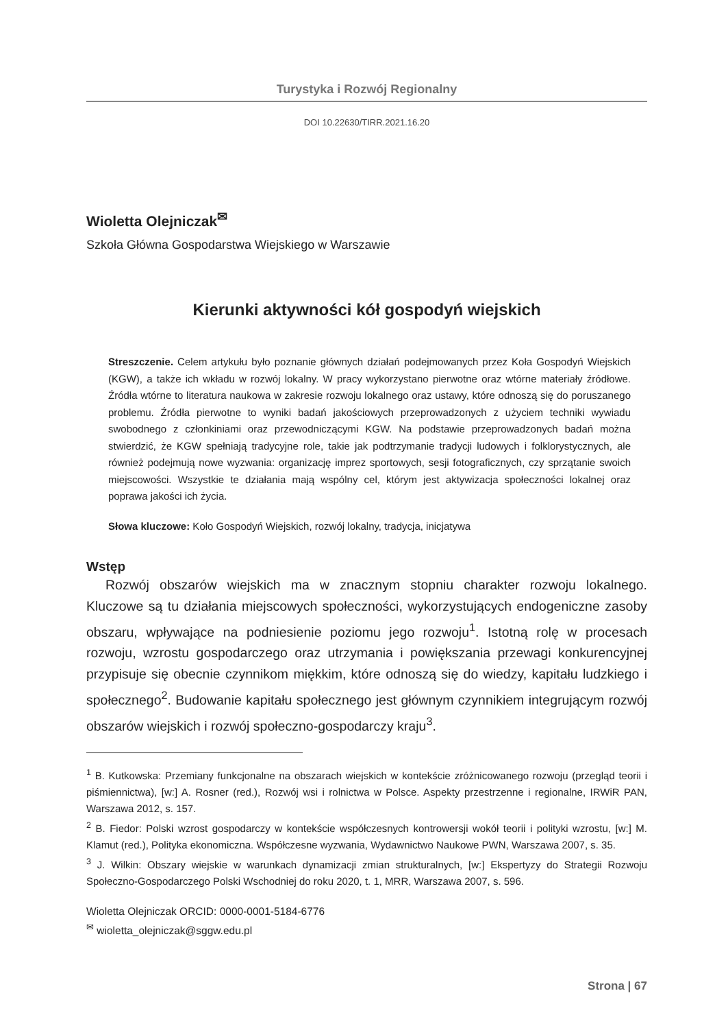Turystyka i Rozwój Regionalny
DOI 10.22630/TIRR.2021.16.20
Wioletta Olejniczak<sup>✉</sup>
Szkoła Główna Gospodarstwa Wiejskiego w Warszawie
Kierunki aktywności kół gospodyń wiejskich
Streszczenie. Celem artykułu było poznanie głównych działań podejmowanych przez Koła Gospodyń Wiejskich (KGW), a także ich wkładu w rozwój lokalny. W pracy wykorzystano pierwotne oraz wtórne materiały źródłowe. Źródła wtórne to literatura naukowa w zakresie rozwoju lokalnego oraz ustawy, które odnoszą się do poruszanego problemu. Źródła pierwotne to wyniki badań jakościowych przeprowadzonych z użyciem techniki wywiadu swobodnego z członkiniami oraz przewodniczącymi KGW. Na podstawie przeprowadzonych badań można stwierdzić, że KGW spełniają tradycyjne role, takie jak podtrzymanie tradycji ludowych i folklorystycznych, ale również podejmują nowe wyzwania: organizację imprez sportowych, sesji fotograficznych, czy sprzątanie swoich miejscowości. Wszystkie te działania mają wspólny cel, którym jest aktywizacja społeczności lokalnej oraz poprawa jakości ich życia.
Słowa kluczowe: Koło Gospodyń Wiejskich, rozwój lokalny, tradycja, inicjatywa
Wstęp
Rozwój obszarów wiejskich ma w znacznym stopniu charakter rozwoju lokalnego. Kluczowe są tu działania miejscowych społeczności, wykorzystujących endogeniczne zasoby obszaru, wpływające na podniesienie poziomu jego rozwoju<sup>1</sup>. Istotną rolę w procesach rozwoju, wzrostu gospodarczego oraz utrzymania i powiększania przewagi konkurencyjnej przypisuje się obecnie czynnikom miękkim, które odnoszą się do wiedzy, kapitału ludzkiego i społecznego<sup>2</sup>. Budowanie kapitału społecznego jest głównym czynnikiem integrującym rozwój obszarów wiejskich i rozwój społeczno-gospodarczy kraju<sup>3</sup>.
<sup>1</sup> B. Kutkowska: Przemiany funkcjonalne na obszarach wiejskich w kontekście zróżnicowanego rozwoju (przegląd teorii i piśmiennictwa), [w:] A. Rosner (red.), Rozwój wsi i rolnictwa w Polsce. Aspekty przestrzenne i regionalne, IRWiR PAN, Warszawa 2012, s. 157.
<sup>2</sup> B. Fiedor: Polski wzrost gospodarczy w kontekście współczesnych kontrowersji wokół teorii i polityki wzrostu, [w:] M. Klamut (red.), Polityka ekonomiczna. Współczesne wyzwania, Wydawnictwo Naukowe PWN, Warszawa 2007, s. 35.
<sup>3</sup> J. Wilkin: Obszary wiejskie w warunkach dynamizacji zmian strukturalnych, [w:] Ekspertyzy do Strategii Rozwoju Społeczno-Gospodarczego Polski Wschodniej do roku 2020, t. 1, MRR, Warszawa 2007, s. 596.
Wioletta Olejniczak ORCID: 0000-0001-5184-6776
<sup>✉</sup> wioletta_olejniczak@sggw.edu.pl
Strona | 67